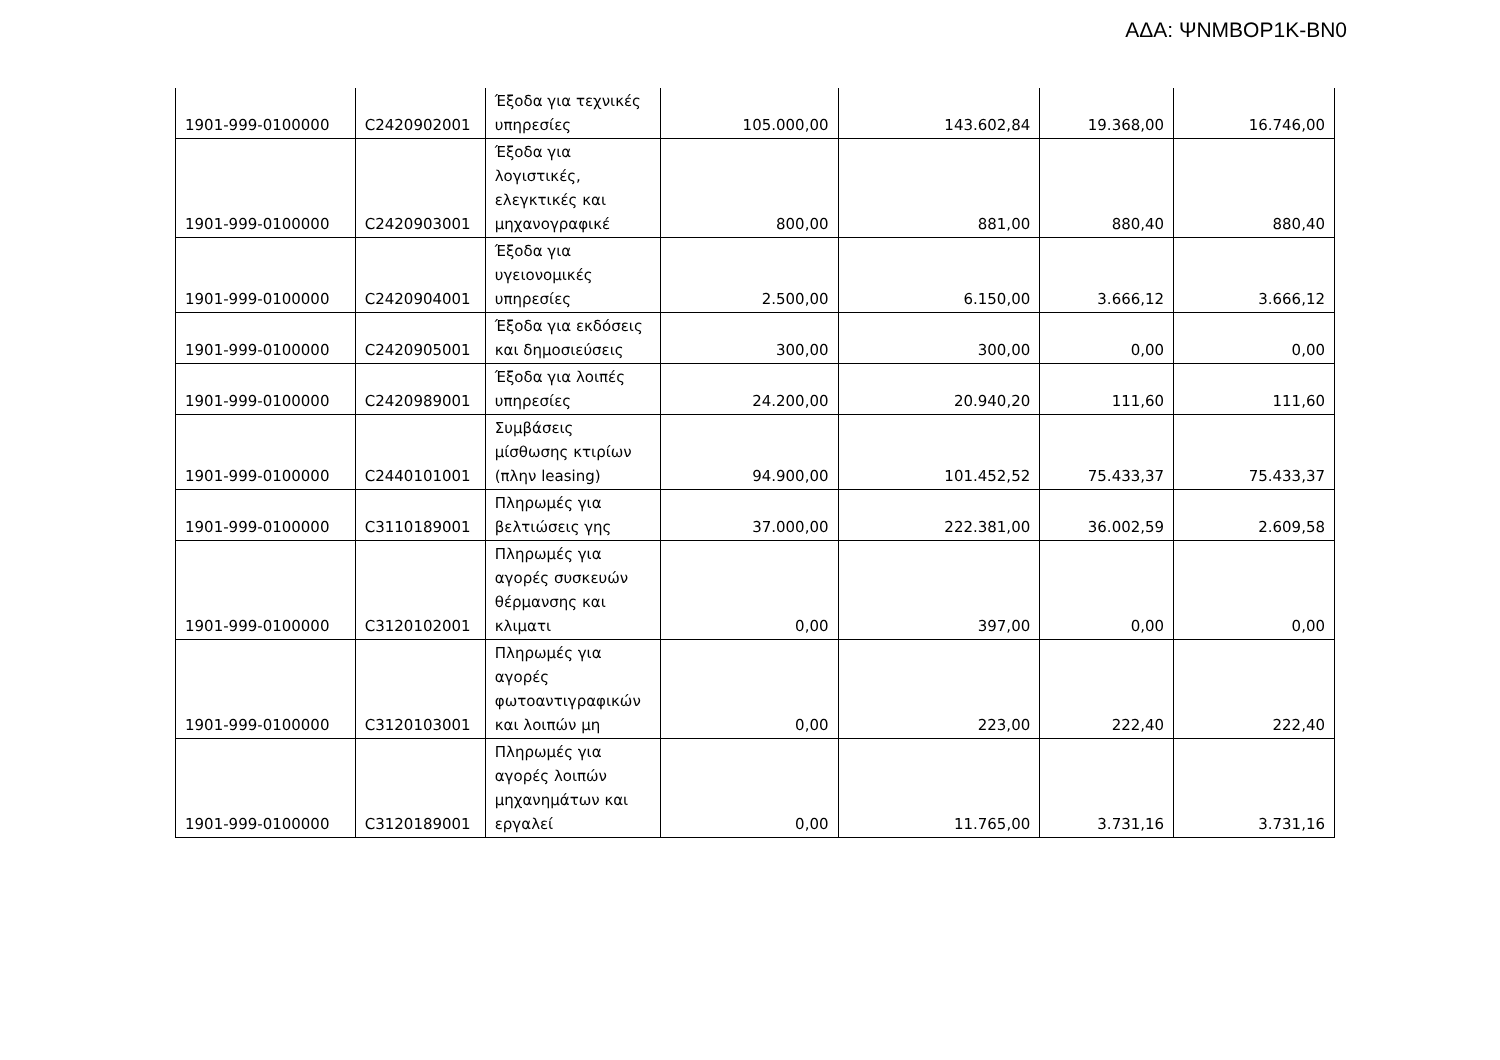ΑΔΑ: ΨΝΜΒΟΡ1Κ-ΒΝ0
| 1901-999-0100000 | C2420902001 | Έξοδα για τεχνικές υπηρεσίες | 105.000,00 | 143.602,84 | 19.368,00 | 16.746,00 |
| 1901-999-0100000 | C2420903001 | Έξοδα για λογιστικές, ελεγκτικές και μηχανογραφικέ | 800,00 | 881,00 | 880,40 | 880,40 |
| 1901-999-0100000 | C2420904001 | Έξοδα για υγειονομικές υπηρεσίες | 2.500,00 | 6.150,00 | 3.666,12 | 3.666,12 |
| 1901-999-0100000 | C2420905001 | Έξοδα για εκδόσεις και δημοσιεύσεις | 300,00 | 300,00 | 0,00 | 0,00 |
| 1901-999-0100000 | C2420989001 | Έξοδα για λοιπές υπηρεσίες | 24.200,00 | 20.940,20 | 111,60 | 111,60 |
| 1901-999-0100000 | C2440101001 | Συμβάσεις μίσθωσης κτιρίων (πλην leasing) | 94.900,00 | 101.452,52 | 75.433,37 | 75.433,37 |
| 1901-999-0100000 | C3110189001 | Πληρωμές για βελτιώσεις γης | 37.000,00 | 222.381,00 | 36.002,59 | 2.609,58 |
| 1901-999-0100000 | C3120102001 | Πληρωμές για αγορές συσκευών θέρμανσης και κλιματι | 0,00 | 397,00 | 0,00 | 0,00 |
| 1901-999-0100000 | C3120103001 | Πληρωμές για αγορές φωτοαντιγραφικών και λοιπών μη | 0,00 | 223,00 | 222,40 | 222,40 |
| 1901-999-0100000 | C3120189001 | Πληρωμές για αγορές λοιπών μηχανημάτων και εργαλεί | 0,00 | 11.765,00 | 3.731,16 | 3.731,16 |